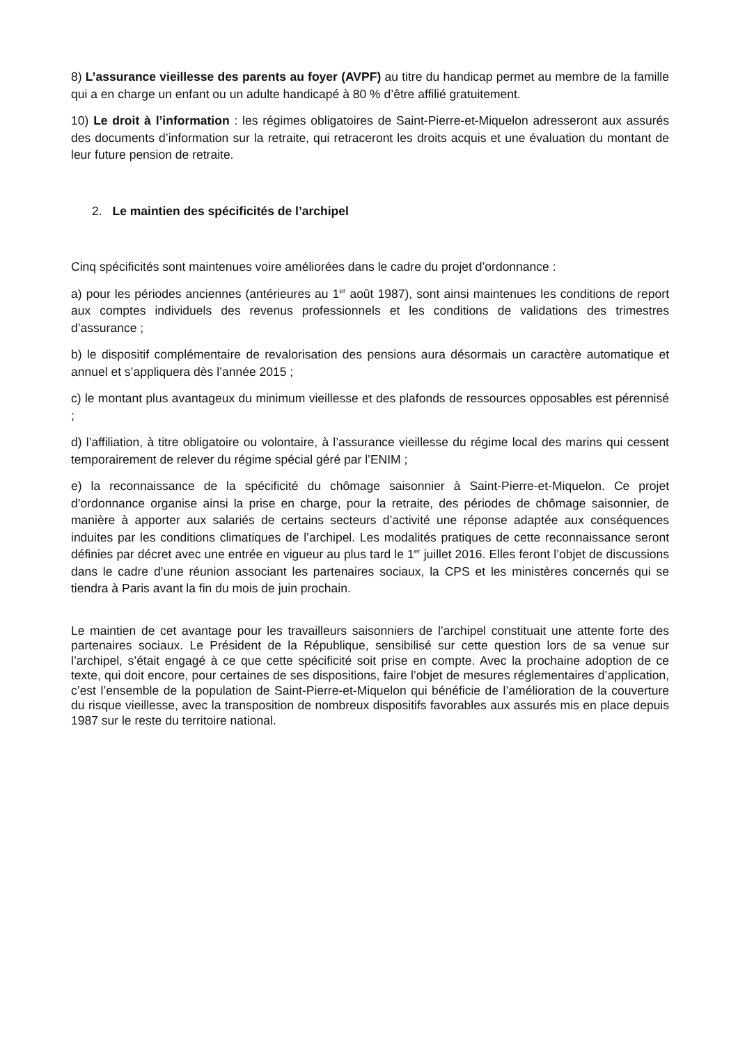8) L’assurance vieillesse des parents au foyer (AVPF) au titre du handicap permet au membre de la famille qui a en charge un enfant ou un adulte handicapé à 80 % d’être affilié gratuitement.
10) Le droit à l’information : les régimes obligatoires de Saint-Pierre-et-Miquelon adresseront aux assurés des documents d’information sur la retraite, qui retraceront les droits acquis et une évaluation du montant de leur future pension de retraite.
2. Le maintien des spécificités de l’archipel
Cinq spécificités sont maintenues voire améliorées dans le cadre du projet d’ordonnance :
a) pour les périodes anciennes (antérieures au 1<sup>er</sup> août 1987), sont ainsi maintenues les conditions de report aux comptes individuels des revenus professionnels et les conditions de validations des trimestres d’assurance ;
b) le dispositif complémentaire de revalorisation des pensions aura désormais un caractère automatique et annuel et s’appliquera dès l’année 2015 ;
c) le montant plus avantageux du minimum vieillesse et des plafonds de ressources opposables est pérennisé ;
d) l’affiliation, à titre obligatoire ou volontaire, à l’assurance vieillesse du régime local des marins qui cessent temporairement de relever du régime spécial géré par l’ENIM ;
e) la reconnaissance de la spécificité du chômage saisonnier à Saint-Pierre-et-Miquelon. Ce projet d’ordonnance organise ainsi la prise en charge, pour la retraite, des périodes de chômage saisonnier, de manière à apporter aux salariés de certains secteurs d’activité une réponse adaptée aux conséquences induites par les conditions climatiques de l’archipel. Les modalités pratiques de cette reconnaissance seront définies par décret avec une entrée en vigueur au plus tard le 1<sup>er</sup> juillet 2016. Elles feront l’objet de discussions dans le cadre d’une réunion associant les partenaires sociaux, la CPS et les ministères concernés qui se tiendra à Paris avant la fin du mois de juin prochain.
Le maintien de cet avantage pour les travailleurs saisonniers de l’archipel constituait une attente forte des partenaires sociaux. Le Président de la République, sensibilisé sur cette question lors de sa venue sur l’archipel, s’était engagé à ce que cette spécificité soit prise en compte. Avec la prochaine adoption de ce texte, qui doit encore, pour certaines de ses dispositions, faire l’objet de mesures réglementaires d’application, c’est l’ensemble de la population de Saint-Pierre-et-Miquelon qui bénéficie de l’amélioration de la couverture du risque vieillesse, avec la transposition de nombreux dispositifs favorables aux assurés mis en place depuis 1987 sur le reste du territoire national.